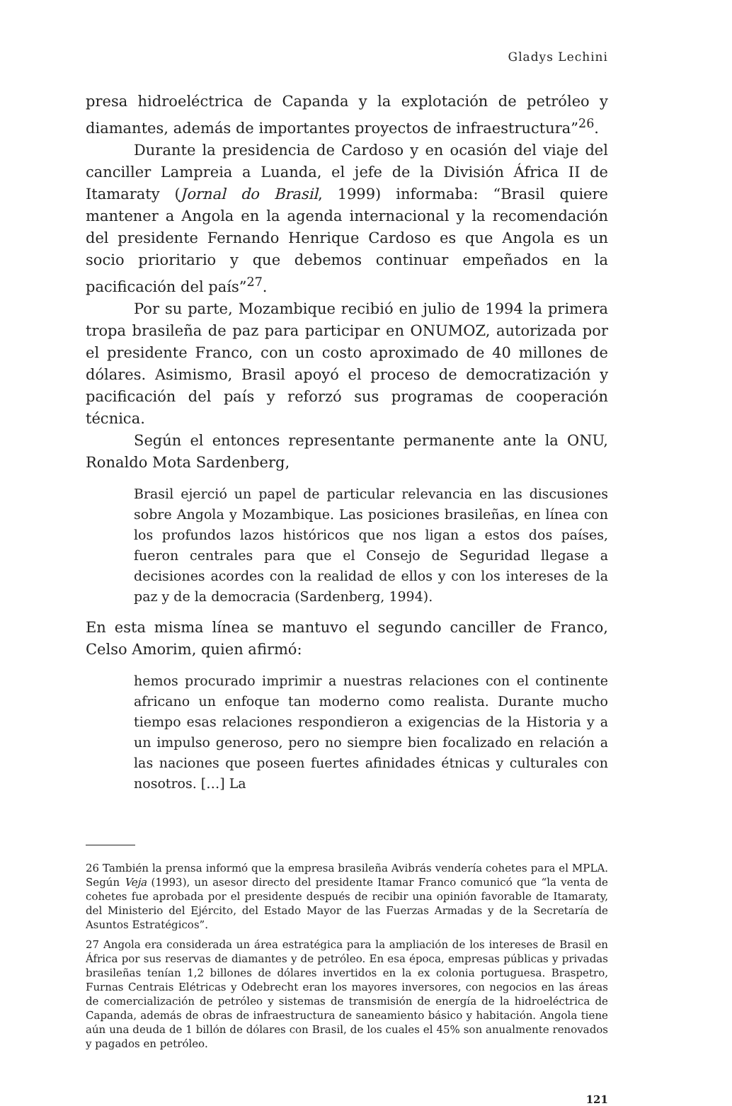Gladys Lechini
presa hidroeléctrica de Capanda y la explotación de petróleo y diamantes, además de importantes proyectos de infraestructura”<sup>26</sup>.
Durante la presidencia de Cardoso y en ocasión del viaje del canciller Lampreia a Luanda, el jefe de la División África II de Itamaraty (Jornal do Brasil, 1999) informaba: “Brasil quiere mantener a Angola en la agenda internacional y la recomendación del presidente Fernando Henrique Cardoso es que Angola es un socio prioritario y que debemos continuar empeñados en la pacificación del país”<sup>27</sup>.
Por su parte, Mozambique recibió en julio de 1994 la primera tropa brasileña de paz para participar en ONUMOZ, autorizada por el presidente Franco, con un costo aproximado de 40 millones de dólares. Asimismo, Brasil apoyó el proceso de democratización y pacificación del país y reforzó sus programas de cooperación técnica.
Según el entonces representante permanente ante la ONU, Ronaldo Mota Sardenberg,
Brasil ejerció un papel de particular relevancia en las discusiones sobre Angola y Mozambique. Las posiciones brasileñas, en línea con los profundos lazos históricos que nos ligan a estos dos países, fueron centrales para que el Consejo de Seguridad llegase a decisiones acordes con la realidad de ellos y con los intereses de la paz y de la democracia (Sardenberg, 1994).
En esta misma línea se mantuvo el segundo canciller de Franco, Celso Amorim, quien afirmó:
hemos procurado imprimir a nuestras relaciones con el continente africano un enfoque tan moderno como realista. Durante mucho tiempo esas relaciones respondieron a exigencias de la Historia y a un impulso generoso, pero no siempre bien focalizado en relación a las naciones que poseen fuertes afinidades étnicas y culturales con nosotros. […] La
26 También la prensa informó que la empresa brasileña Avibrás vendería cohetes para el MPLA. Según Veja (1993), un asesor directo del presidente Itamar Franco comunicó que “la venta de cohetes fue aprobada por el presidente después de recibir una opinión favorable de Itamaraty, del Ministerio del Ejército, del Estado Mayor de las Fuerzas Armadas y de la Secretaría de Asuntos Estratégicos”.
27 Angola era considerada un área estratégica para la ampliación de los intereses de Brasil en África por sus reservas de diamantes y de petróleo. En esa época, empresas públicas y privadas brasileñas tenían 1,2 billones de dólares invertidos en la ex colonia portuguesa. Braspetro, Furnas Centrais Elétricas y Odebrecht eran los mayores inversores, con negocios en las áreas de comercialización de petróleo y sistemas de transmisión de energía de la hidroeléctrica de Capanda, además de obras de infraestructura de saneamiento básico y habitación. Angola tiene aún una deuda de 1 billón de dólares con Brasil, de los cuales el 45% son anualmente renovados y pagados en petróleo.
121